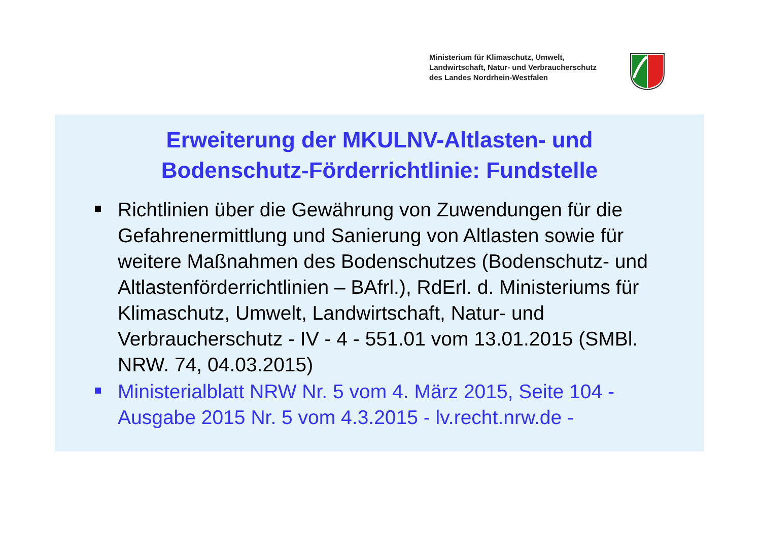Ministerium für Klimaschutz, Umwelt,
Landwirtschaft, Natur- und Verbraucherschutz
des Landes Nordrhein-Westfalen
Erweiterung der MKULNV-Altlasten- und
Bodenschutz-Förderrichtlinie: Fundstelle
Richtlinien über die Gewährung von Zuwendungen für die Gefahrenermittlung und Sanierung von Altlasten sowie für weitere Maßnahmen des Bodenschutzes (Bodenschutz- und Altlastenförderrichtlinien – BAfrl.), RdErl. d. Ministeriums für Klimaschutz, Umwelt, Landwirtschaft, Natur- und Verbraucherschutz - IV - 4 - 551.01 vom 13.01.2015 (SMBl. NRW. 74, 04.03.2015)
Ministerialblatt NRW Nr. 5 vom 4. März 2015, Seite 104 - Ausgabe 2015 Nr. 5 vom 4.3.2015 - lv.recht.nrw.de -